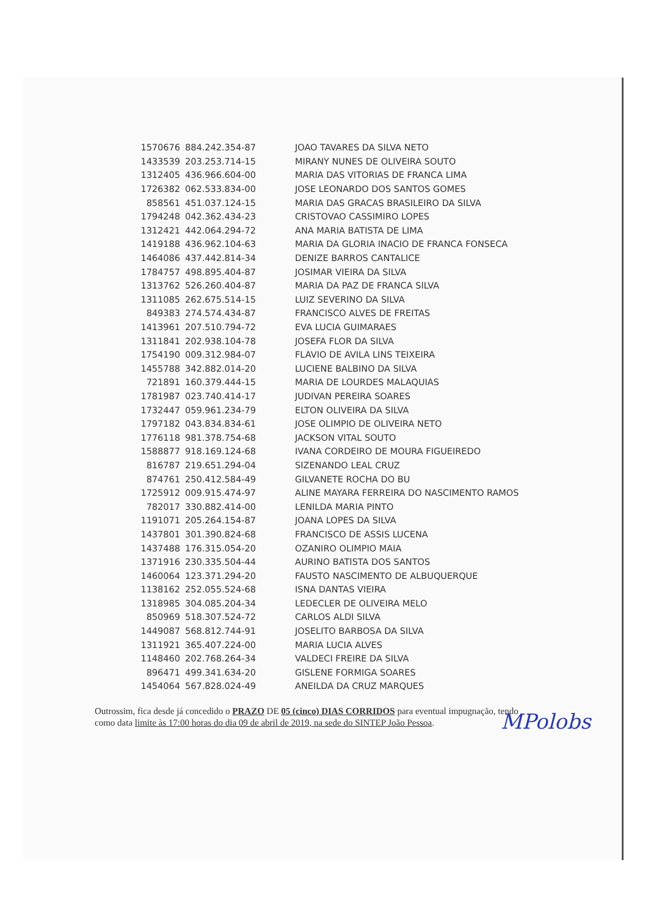| 1570676 | 884.242.354-87 | JOAO TAVARES DA SILVA NETO |
| 1433539 | 203.253.714-15 | MIRANY NUNES DE OLIVEIRA SOUTO |
| 1312405 | 436.966.604-00 | MARIA DAS VITORIAS DE FRANCA LIMA |
| 1726382 | 062.533.834-00 | JOSE LEONARDO DOS SANTOS GOMES |
| 858561 | 451.037.124-15 | MARIA DAS GRACAS BRASILEIRO DA SILVA |
| 1794248 | 042.362.434-23 | CRISTOVAO CASSIMIRO LOPES |
| 1312421 | 442.064.294-72 | ANA MARIA BATISTA DE LIMA |
| 1419188 | 436.962.104-63 | MARIA DA GLORIA INACIO DE FRANCA FONSECA |
| 1464086 | 437.442.814-34 | DENIZE BARROS CANTALICE |
| 1784757 | 498.895.404-87 | JOSIMAR VIEIRA DA SILVA |
| 1313762 | 526.260.404-87 | MARIA DA PAZ DE FRANCA SILVA |
| 1311085 | 262.675.514-15 | LUIZ SEVERINO DA SILVA |
| 849383 | 274.574.434-87 | FRANCISCO ALVES DE FREITAS |
| 1413961 | 207.510.794-72 | EVA LUCIA GUIMARAES |
| 1311841 | 202.938.104-78 | JOSEFA FLOR DA SILVA |
| 1754190 | 009.312.984-07 | FLAVIO DE AVILA LINS TEIXEIRA |
| 1455788 | 342.882.014-20 | LUCIENE BALBINO DA SILVA |
| 721891 | 160.379.444-15 | MARIA DE LOURDES MALAQUIAS |
| 1781987 | 023.740.414-17 | JUDIVAN PEREIRA SOARES |
| 1732447 | 059.961.234-79 | ELTON OLIVEIRA DA SILVA |
| 1797182 | 043.834.834-61 | JOSE OLIMPIO DE OLIVEIRA NETO |
| 1776118 | 981.378.754-68 | JACKSON VITAL SOUTO |
| 1588877 | 918.169.124-68 | IVANA CORDEIRO DE MOURA FIGUEIREDO |
| 816787 | 219.651.294-04 | SIZENANDO LEAL CRUZ |
| 874761 | 250.412.584-49 | GILVANETE ROCHA DO BU |
| 1725912 | 009.915.474-97 | ALINE MAYARA FERREIRA DO NASCIMENTO RAMOS |
| 782017 | 330.882.414-00 | LENILDA MARIA PINTO |
| 1191071 | 205.264.154-87 | JOANA LOPES DA SILVA |
| 1437801 | 301.390.824-68 | FRANCISCO DE ASSIS LUCENA |
| 1437488 | 176.315.054-20 | OZANIRO OLIMPIO MAIA |
| 1371916 | 230.335.504-44 | AURINO BATISTA DOS SANTOS |
| 1460064 | 123.371.294-20 | FAUSTO NASCIMENTO DE ALBUQUERQUE |
| 1138162 | 252.055.524-68 | ISNA DANTAS VIEIRA |
| 1318985 | 304.085.204-34 | LEDECLER DE OLIVEIRA MELO |
| 850969 | 518.307.524-72 | CARLOS ALDI SILVA |
| 1449087 | 568.812.744-91 | JOSELITO BARBOSA DA SILVA |
| 1311921 | 365.407.224-00 | MARIA LUCIA ALVES |
| 1148460 | 202.768.264-34 | VALDECI FREIRE DA SILVA |
| 896471 | 499.341.634-20 | GISLENE FORMIGA SOARES |
| 1454064 | 567.828.024-49 | ANEILDA DA CRUZ MARQUES |
Outrossim, fica desde já concedido o PRAZO DE 05 (cinco) DIAS CORRIDOS para eventual impugnação, tendo como data limite às 17:00 horas do dia 09 de abril de 2019, na sede do SINTEP João Pessoa.
MPolobs